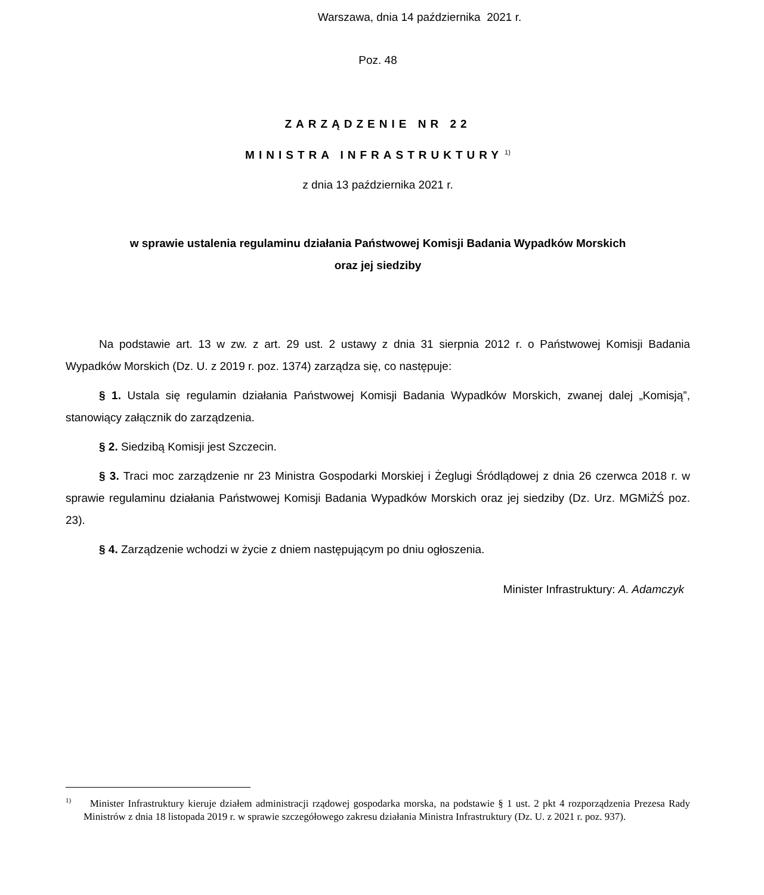Warszawa, dnia 14 października 2021 r.
Poz. 48
ZARZĄDZENIE NR 22
MINISTRA INFRASTRUKTURY<sup>1)</sup>
z dnia 13 października 2021 r.
w sprawie ustalenia regulaminu działania Państwowej Komisji Badania Wypadków Morskich
oraz jej siedziby
Na podstawie art. 13 w zw. z art. 29 ust. 2 ustawy z dnia 31 sierpnia 2012 r. o Państwowej Komisji Badania Wypadków Morskich (Dz. U. z 2019 r. poz. 1374) zarządza się, co następuje:
§ 1. Ustala się regulamin działania Państwowej Komisji Badania Wypadków Morskich, zwanej dalej „Komisją”, stanowiący załącznik do zarządzenia.
§ 2. Siedzibą Komisji jest Szczecin.
§ 3. Traci moc zarządzenie nr 23 Ministra Gospodarki Morskiej i Żeglugi Śródlądowej z dnia 26 czerwca 2018 r. w sprawie regulaminu działania Państwowej Komisji Badania Wypadków Morskich oraz jej siedziby (Dz. Urz. MGMiŻŚ poz. 23).
§ 4. Zarządzenie wchodzi w życie z dniem następującym po dniu ogłoszenia.
Minister Infrastruktury: A. Adamczyk
<sup>1)</sup> Minister Infrastruktury kieruje działem administracji rządowej gospodarka morska, na podstawie § 1 ust. 2 pkt 4 rozporządzenia Prezesa Rady Ministrów z dnia 18 listopada 2019 r. w sprawie szczegółowego zakresu działania Ministra Infrastruktury (Dz. U. z 2021 r. poz. 937).